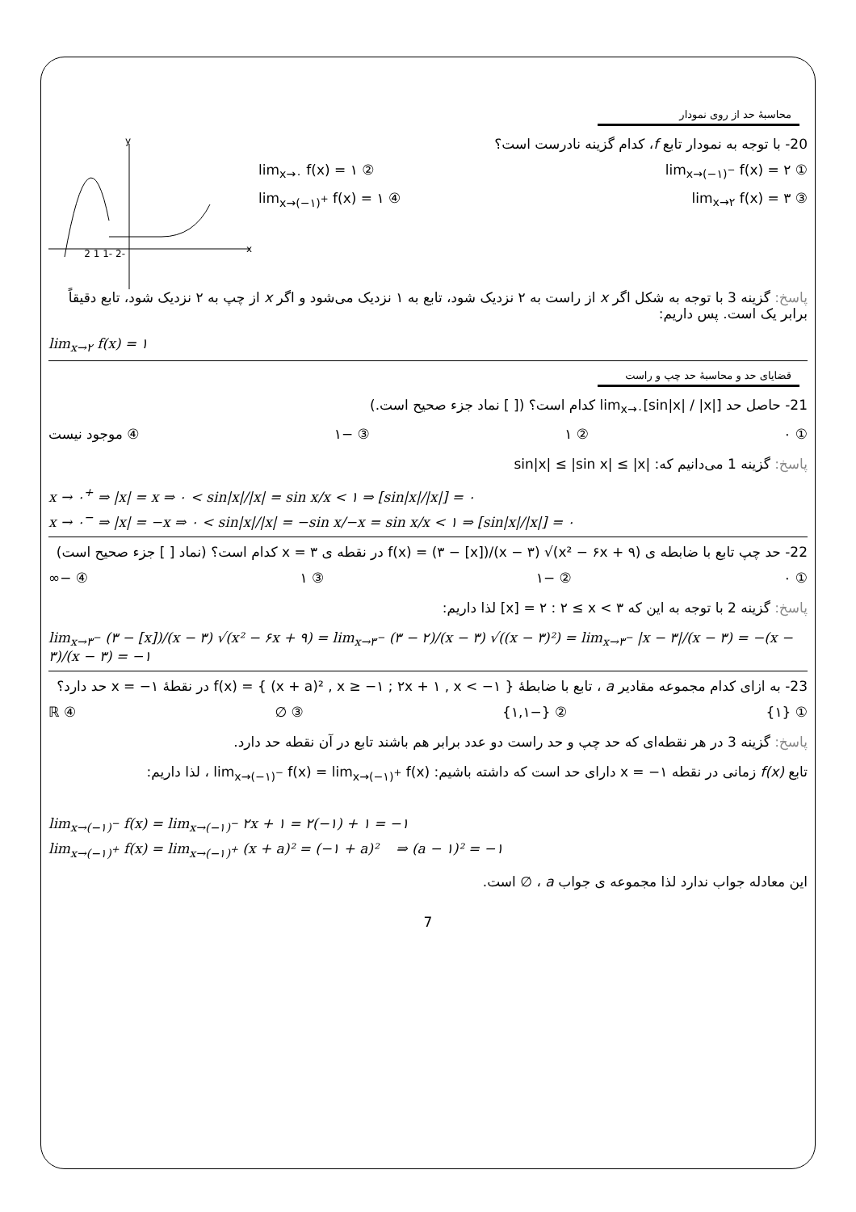محاسبهٔ حد از روی نمودار
y
x
-2 -1 1 2
20- با توجه به نمودار تابع f، کدام گزینه نادرست است؟
① lim<sub>x→(−۱)<sup>−</sup></sub> f(x) = ۲ ② lim<sub>x→۰</sub> f(x) = ۱
③ lim<sub>x→۲</sub> f(x) = ۳ ④ lim<sub>x→(−۱)<sup>+</sup></sub> f(x) = ۱
پاسخ: گزینه 3 با توجه به شکل اگر x از راست به ۲ نزدیک شود، تابع به ۱ نزدیک می‌شود و اگر x از چپ به ۲ نزدیک شود، تابع دقیقاً برابر یک است. پس داریم:
lim<sub>x→۲</sub> f(x) = ۱
قضایای حد و محاسبهٔ حد چپ و راست
21- حاصل حد lim<sub>x→۰</sub>[sin|x| / |x|] کدام است؟ ([ ] نماد جزء صحیح است.)
① ۰ ② ۱ ③ −۱ ④ موجود نیست
پاسخ: گزینه 1 می‌دانیم که: sin|x| ≤ |sin x| ≤ |x|
x → ۰<sup>+</sup> ⇒ |x| = x ⇒ ۰ < sin|x|/|x| = sin x/x < ۱ ⇒ [sin|x|/|x|] = ۰
x → ۰<sup>−</sup> ⇒ |x| = −x ⇒ ۰ < sin|x|/|x| = −sin x/−x = sin x/x < ۱ ⇒ [sin|x|/|x|] = ۰
22- حد چپ تابع با ضابطه ی f(x) = (۳ − [x])/(x − ۳) √(x² − ۶x + ۹) در نقطه ی x = ۳ کدام است؟ (نماد [ ] جزء صحیح است)
① ۰ ② −۱ ③ ۱ ④ −∞
پاسخ: گزینه 2 با توجه به این که [x] = ۲ : ۲ ≤ x < ۳ لذا داریم:
lim<sub>x→۳<sup>−</sup></sub> (۳ − [x])/(x − ۳) √(x² − ۶x + ۹) = lim<sub>x→۳<sup>−</sup></sub> (۳ − ۲)/(x − ۳) √((x − ۳)²) = lim<sub>x→۳<sup>−</sup></sub> |x − ۳|/(x − ۳) = −(x − ۳)/(x − ۳) = −۱
23- به ازای کدام مجموعه مقادیر a ، تابع با ضابطهٔ f(x) = { (x + a)² , x ≥ −۱ ; ۲x + ۱ , x < −۱ } در نقطهٔ x = −۱ حد دارد؟
① {۱} ② {−۱,۱} ③ ∅ ④ ℝ
پاسخ: گزینه 3 در هر نقطه‌ای که حد چپ و حد راست دو عدد برابر هم باشند تابع در آن نقطه حد دارد.
تابع f(x) زمانی در نقطه x = −۱ دارای حد است که داشته باشیم: lim<sub>x→(−۱)<sup>−</sup></sub> f(x) = lim<sub>x→(−۱)<sup>+</sup></sub> f(x) ، لذا داریم:
lim<sub>x→(−۱)<sup>−</sup></sub> f(x) = lim<sub>x→(−۱)<sup>−</sup></sub> ۲x + ۱ = ۲(−۱) + ۱ = −۱
lim<sub>x→(−۱)<sup>+</sup></sub> f(x) = lim<sub>x→(−۱)<sup>+</sup></sub> (x + a)² = (−۱ + a)² ⇒ (a − ۱)² = −۱
این معادله جواب ندارد لذا مجموعه ی جواب a ، ∅ است.
7